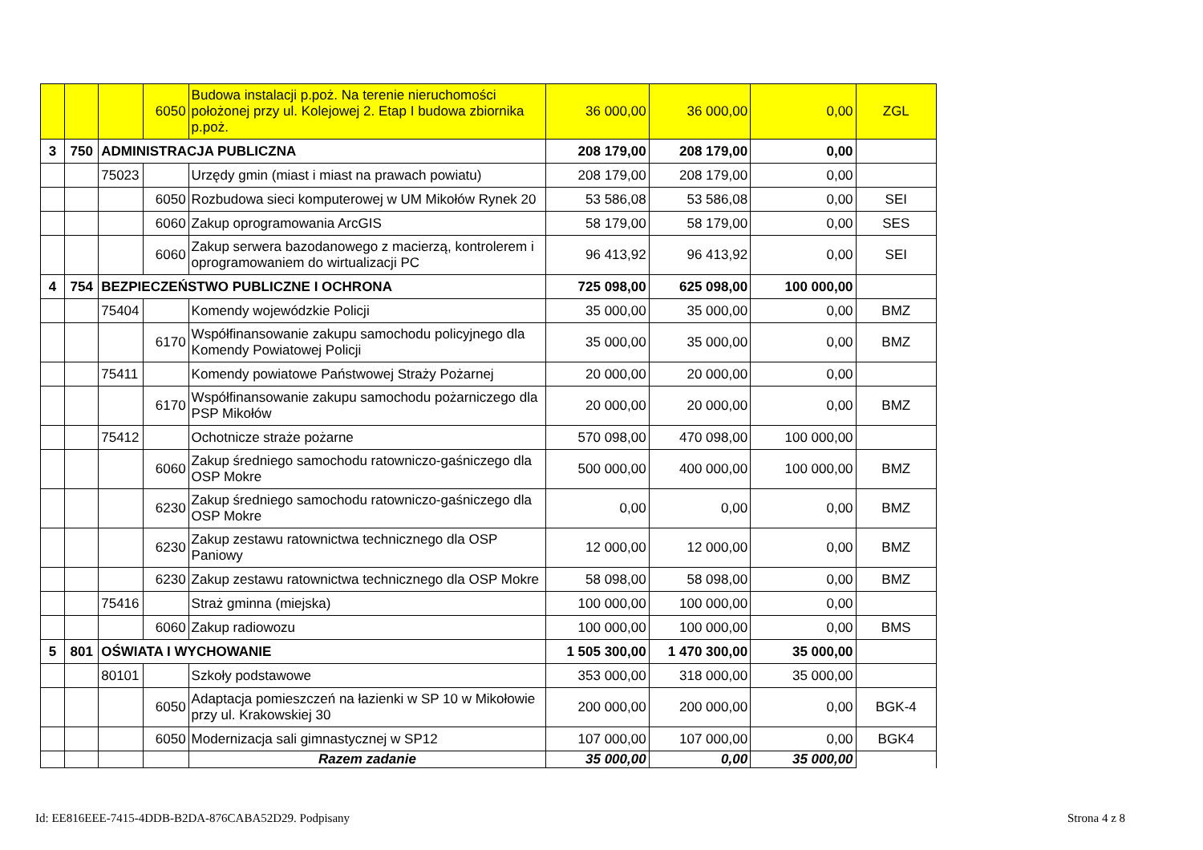| | | | 6050 | Budowa instalacji p.poż. Na terenie nieruchomości położonej przy ul. Kolejowej 2. Etap I budowa zbiornika p.poż. | 36 000,00 | 36 000,00 | 0,00 | ZGL |
| 3 | 750 | ADMINISTRACJA PUBLICZNA | | | 208 179,00 | 208 179,00 | 0,00 | |
| | | 75023 | | Urzędy gmin (miast i miast na prawach powiatu) | 208 179,00 | 208 179,00 | 0,00 | |
| | | | 6050 | Rozbudowa sieci komputerowej w UM Mikołów Rynek 20 | 53 586,08 | 53 586,08 | 0,00 | SEI |
| | | | 6060 | Zakup oprogramowania ArcGIS | 58 179,00 | 58 179,00 | 0,00 | SES |
| | | | 6060 | Zakup serwera bazodanowego z macierzą, kontrolerem i oprogramowaniem do wirtualizacji PC | 96 413,92 | 96 413,92 | 0,00 | SEI |
| 4 | 754 | BEZPIECZEŃSTWO PUBLICZNE I OCHRONA | | | 725 098,00 | 625 098,00 | 100 000,00 | |
| | | 75404 | | Komendy wojewódzkie Policji | 35 000,00 | 35 000,00 | 0,00 | BMZ |
| | | | 6170 | Współfinansowanie zakupu samochodu policyjnego dla Komendy Powiatowej Policji | 35 000,00 | 35 000,00 | 0,00 | BMZ |
| | | 75411 | | Komendy powiatowe Państwowej Straży Pożarnej | 20 000,00 | 20 000,00 | 0,00 | |
| | | | 6170 | Współfinansowanie zakupu samochodu pożarniczego dla PSP Mikołów | 20 000,00 | 20 000,00 | 0,00 | BMZ |
| | | 75412 | | Ochotnicze straże pożarne | 570 098,00 | 470 098,00 | 100 000,00 | |
| | | | 6060 | Zakup średniego samochodu ratowniczo-gaśniczego dla OSP Mokre | 500 000,00 | 400 000,00 | 100 000,00 | BMZ |
| | | | 6230 | Zakup średniego samochodu ratowniczo-gaśniczego dla OSP Mokre | 0,00 | 0,00 | 0,00 | BMZ |
| | | | 6230 | Zakup zestawu ratownictwa technicznego dla OSP Paniowy | 12 000,00 | 12 000,00 | 0,00 | BMZ |
| | | | 6230 | Zakup zestawu ratownictwa technicznego dla OSP Mokre | 58 098,00 | 58 098,00 | 0,00 | BMZ |
| | | 75416 | | Straż gminna (miejska) | 100 000,00 | 100 000,00 | 0,00 | |
| | | | 6060 | Zakup radiowozu | 100 000,00 | 100 000,00 | 0,00 | BMS |
| 5 | 801 | OŚWIATA I WYCHOWANIE | | | 1 505 300,00 | 1 470 300,00 | 35 000,00 | |
| | | 80101 | | Szkoły podstawowe | 353 000,00 | 318 000,00 | 35 000,00 | |
| | | | 6050 | Adaptacja pomieszczeń na łazienki w SP 10 w Mikołowie przy ul. Krakowskiej 30 | 200 000,00 | 200 000,00 | 0,00 | BGK-4 |
| | | | 6050 | Modernizacja sali gimnastycznej w SP12 | 107 000,00 | 107 000,00 | 0,00 | BGK4 |
| | | | | Razem zadanie | 35 000,00 | 0,00 | 35 000,00 | |
Id: EE816EEE-7415-4DDB-B2DA-876CABA52D29. Podpisany
Strona 4 z 8